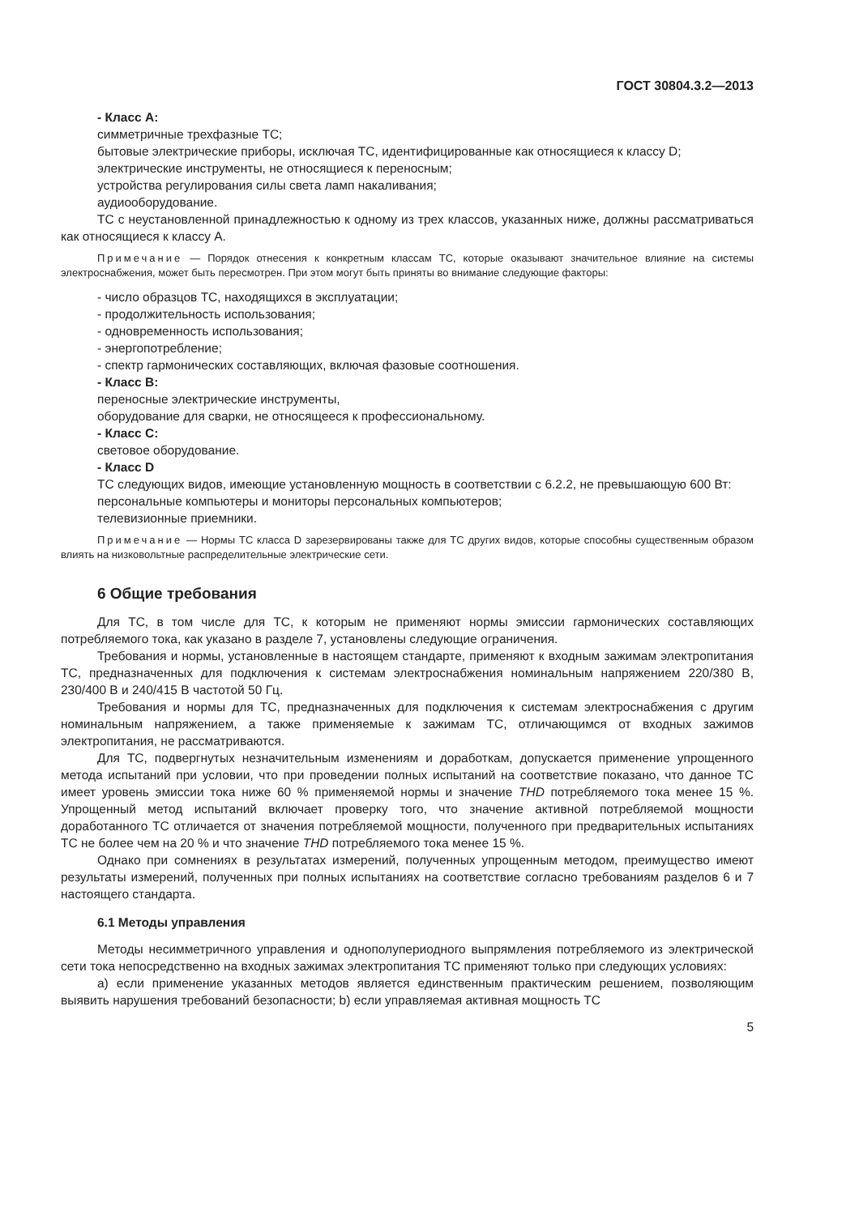ГОСТ 30804.3.2—2013
- Класс А:
симметричные трехфазные ТС;
бытовые электрические приборы, исключая ТС, идентифицированные как относящиеся к классу D;
электрические инструменты, не относящиеся к переносным;
устройства регулирования силы света ламп накаливания;
аудиооборудование.
ТС с неустановленной принадлежностью к одному из трех классов, указанных ниже, должны рассматриваться как относящиеся к классу А.
Примечание — Порядок отнесения к конкретным классам ТС, которые оказывают значительное влияние на системы электроснабжения, может быть пересмотрен. При этом могут быть приняты во внимание следующие факторы:
- число образцов ТС, находящихся в эксплуатации;
- продолжительность использования;
- одновременность использования;
- энергопотребление;
- спектр гармонических составляющих, включая фазовые соотношения.
- Класс В:
переносные электрические инструменты,
оборудование для сварки, не относящееся к профессиональному.
- Класс С:
световое оборудование.
- Класс D
ТС следующих видов, имеющие установленную мощность в соответствии с 6.2.2, не превышающую 600 Вт:
персональные компьютеры и мониторы персональных компьютеров;
телевизионные приемники.
Примечание — Нормы ТС класса D зарезервированы также для ТС других видов, которые способны существенным образом влиять на низковольтные распределительные электрические сети.
6 Общие требования
Для ТС, в том числе для ТС, к которым не применяют нормы эмиссии гармонических составляющих потребляемого тока, как указано в разделе 7, установлены следующие ограничения.
Требования и нормы, установленные в настоящем стандарте, применяют к входным зажимам электропитания ТС, предназначенных для подключения к системам электроснабжения номинальным напряжением 220/380 В, 230/400 В и 240/415 В частотой 50 Гц.
Требования и нормы для ТС, предназначенных для подключения к системам электроснабжения с другим номинальным напряжением, а также применяемые к зажимам ТС, отличающимся от входных зажимов электропитания, не рассматриваются.
Для ТС, подвергнутых незначительным изменениям и доработкам, допускается применение упрощенного метода испытаний при условии, что при проведении полных испытаний на соответствие показано, что данное ТС имеет уровень эмиссии тока ниже 60 % применяемой нормы и значение THD потребляемого тока менее 15 %. Упрощенный метод испытаний включает проверку того, что значение активной потребляемой мощности доработанного ТС отличается от значения потребляемой мощности, полученного при предварительных испытаниях ТС не более чем на 20 % и что значение THD потребляемого тока менее 15 %.
Однако при сомнениях в результатах измерений, полученных упрощенным методом, преимущество имеют результаты измерений, полученных при полных испытаниях на соответствие согласно требованиям разделов 6 и 7 настоящего стандарта.
6.1 Методы управления
Методы несимметричного управления и однополупериодного выпрямления потребляемого из электрической сети тока непосредственно на входных зажимах электропитания ТС применяют только при следующих условиях:
а) если применение указанных методов является единственным практическим решением, позволяющим выявить нарушения требований безопасности; b) если управляемая активная мощность ТС
5